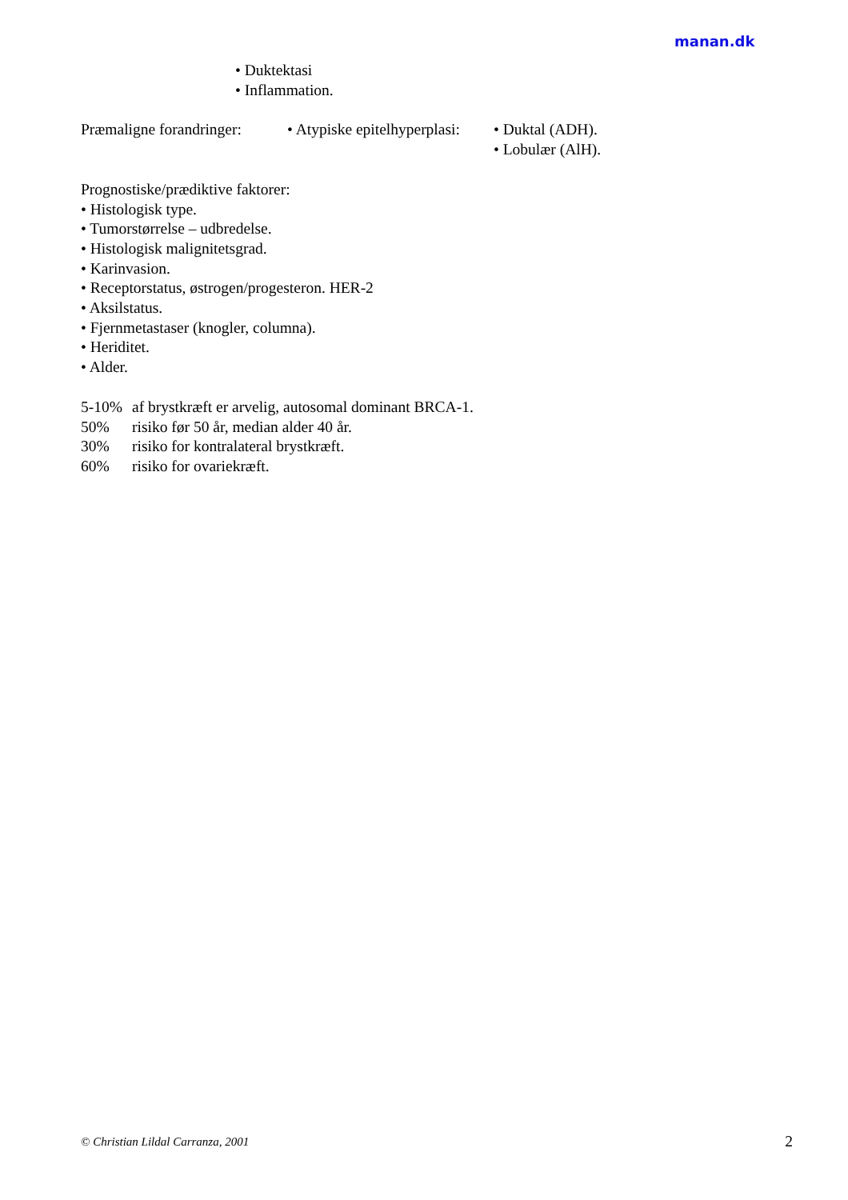manan.dk
• Duktektasi
• Inflammation.
Præmaligne forandringer:
• Atypiske epitelhyperplasi:
• Duktal (ADH).
• Lobulær (AlH).
Prognostiske/prædiktive faktorer:
• Histologisk type.
• Tumorstørrelse – udbredelse.
• Histologisk malignitetsgrad.
• Karinvasion.
• Receptorstatus, østrogen/progesteron. HER-2
• Aksilstatus.
• Fjernmetastaser (knogler, columna).
• Heriditet.
• Alder.
5-10% af brystkræft er arvelig, autosomal dominant BRCA-1.
50% risiko før 50 år, median alder 40 år.
30% risiko for kontralateral brystkræft.
60% risiko for ovariekræft.
© Christian Lildal Carranza, 2001 2